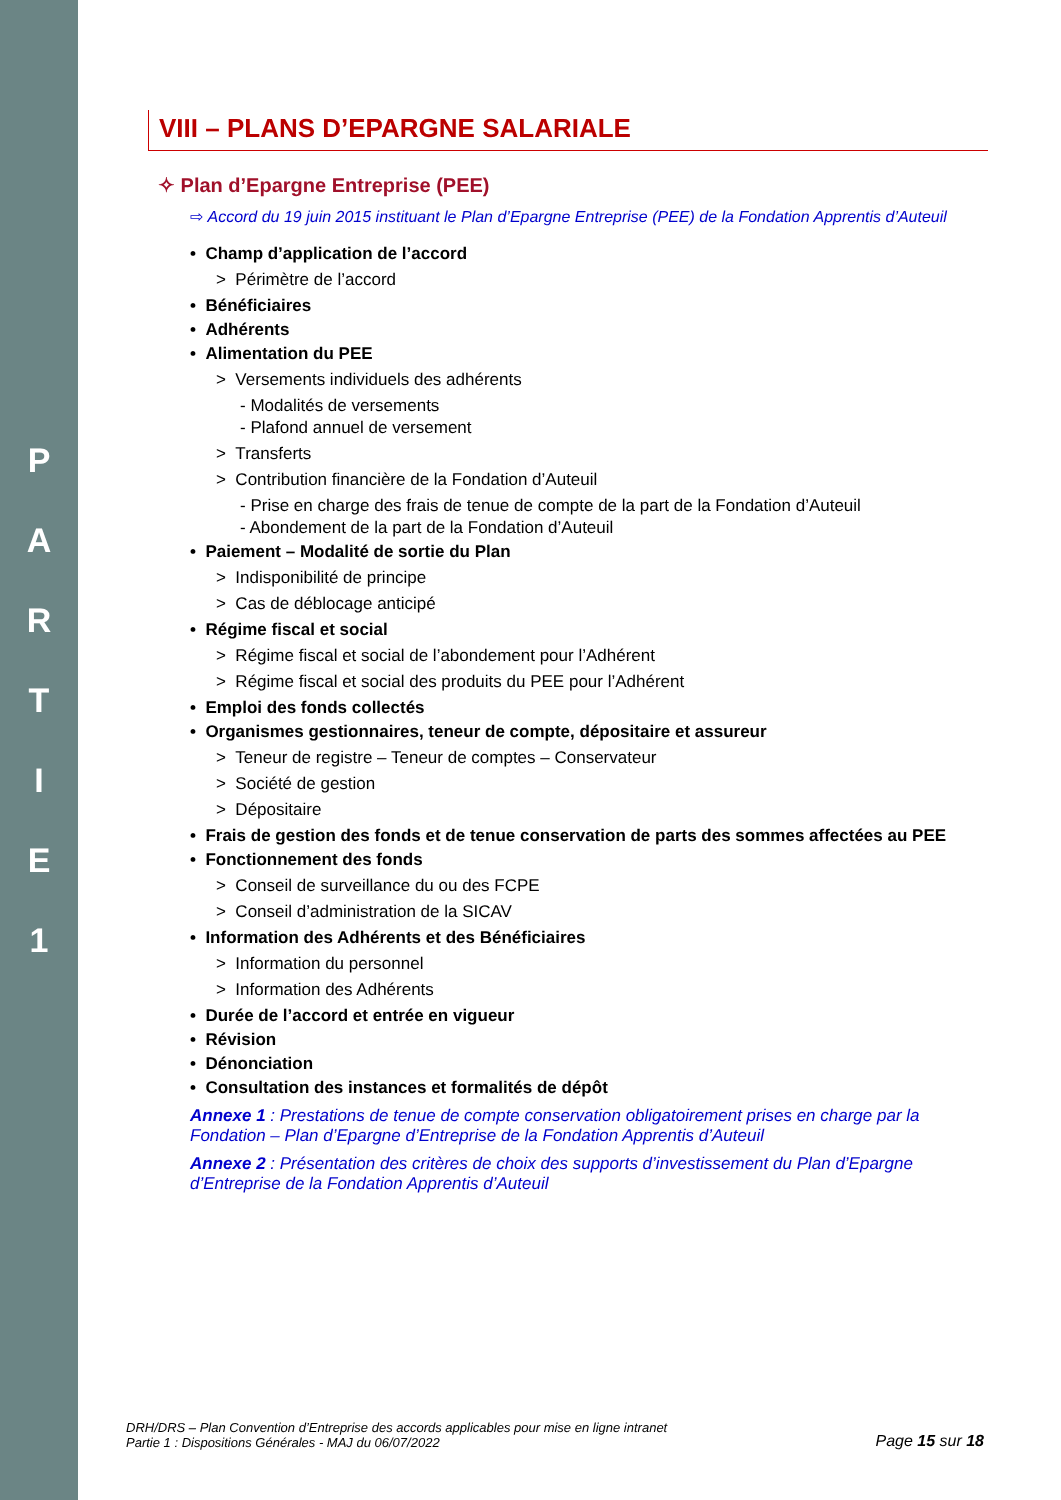P
A
R
T
I
E
1
VIII – PLANS D’EPARGNE SALARIALE
✧ Plan d’Epargne Entreprise (PEE)
⇨ Accord du 19 juin 2015 instituant le Plan d’Epargne Entreprise (PEE) de la Fondation Apprentis d’Auteuil
• Champ d’application de l’accord
> Périmètre de l’accord
• Bénéficiaires
• Adhérents
• Alimentation du PEE
> Versements individuels des adhérents
- Modalités de versements
- Plafond annuel de versement
> Transferts
> Contribution financière de la Fondation d’Auteuil
- Prise en charge des frais de tenue de compte de la part de la Fondation d’Auteuil
- Abondement de la part de la Fondation d’Auteuil
• Paiement – Modalité de sortie du Plan
> Indisponibilité de principe
> Cas de déblocage anticipé
• Régime fiscal et social
> Régime fiscal et social de l’abondement pour l’Adhérent
> Régime fiscal et social des produits du PEE pour l’Adhérent
• Emploi des fonds collectés
• Organismes gestionnaires, teneur de compte, dépositaire et assureur
> Teneur de registre – Teneur de comptes – Conservateur
> Société de gestion
> Dépositaire
• Frais de gestion des fonds et de tenue conservation de parts des sommes affectées au PEE
• Fonctionnement des fonds
> Conseil de surveillance du ou des FCPE
> Conseil d’administration de la SICAV
• Information des Adhérents et des Bénéficiaires
> Information du personnel
> Information des Adhérents
• Durée de l’accord et entrée en vigueur
• Révision
• Dénonciation
• Consultation des instances et formalités de dépôt
Annexe 1 : Prestations de tenue de compte conservation obligatoirement prises en charge par la Fondation – Plan d’Epargne d’Entreprise de la Fondation Apprentis d’Auteuil
Annexe 2 : Présentation des critères de choix des supports d’investissement du Plan d’Epargne d’Entreprise de la Fondation Apprentis d’Auteuil
DRH/DRS – Plan Convention d’Entreprise des accords applicables pour mise en ligne intranet
Partie 1 : Dispositions Générales - MAJ du 06/07/2022
Page 15 sur 18